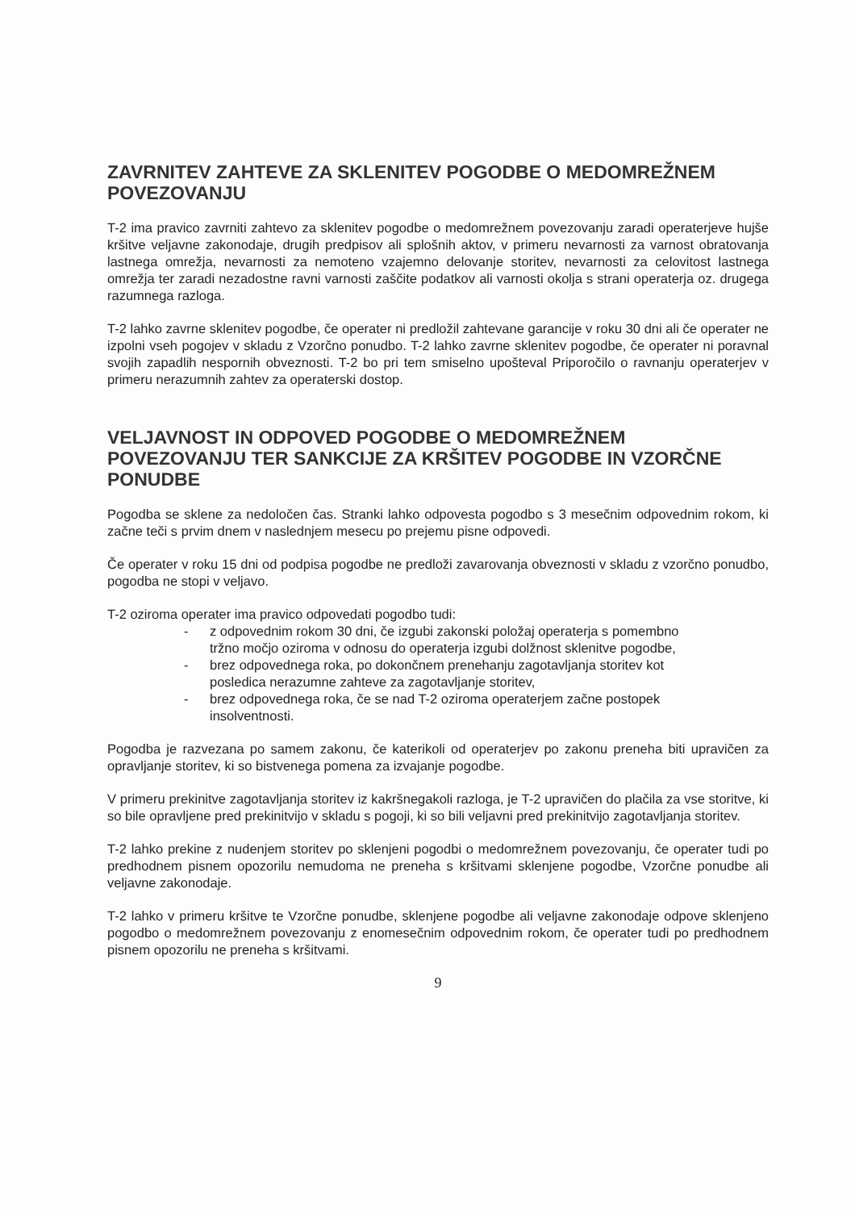ZAVRNITEV ZAHTEVE ZA SKLENITEV POGODBE O MEDOMREŽNEM POVEZOVANJU
T-2 ima pravico zavrniti zahtevo za sklenitev pogodbe o medomrežnem povezovanju zaradi operaterjeve hujše kršitve veljavne zakonodaje, drugih predpisov ali splošnih aktov, v primeru nevarnosti za varnost obratovanja lastnega omrežja, nevarnosti za nemoteno vzajemno delovanje storitev, nevarnosti za celovitost lastnega omrežja ter zaradi nezadostne ravni varnosti zaščite podatkov ali varnosti okolja s strani operaterja oz. drugega razumnega razloga.
T-2 lahko zavrne sklenitev pogodbe, če operater ni predložil zahtevane garancije v roku 30 dni ali če operater ne izpolni vseh pogojev v skladu z Vzorčno ponudbo. T-2 lahko zavrne sklenitev pogodbe, če operater ni poravnal svojih zapadlih nespornih obveznosti. T-2 bo pri tem smiselno upošteval Priporočilo o ravnanju operaterjev v primeru nerazumnih zahtev za operaterski dostop.
VELJAVNOST IN ODPOVED POGODBE O MEDOMREŽNEM POVEZOVANJU TER SANKCIJE ZA KRŠITEV POGODBE IN VZORČNE PONUDBE
Pogodba se sklene za nedoločen čas. Stranki lahko odpovesta pogodbo s 3 mesečnim odpovednim rokom, ki začne teči s prvim dnem v naslednjem mesecu po prejemu pisne odpovedi.
Če operater v roku 15 dni od podpisa pogodbe ne predloži zavarovanja obveznosti v skladu z vzorčno ponudbo, pogodba ne stopi v veljavo.
T-2 oziroma operater ima pravico odpovedati pogodbo tudi:
- z odpovednim rokom 30 dni, če izgubi zakonski položaj operaterja s pomembno tržno močjo oziroma v odnosu do operaterja izgubi dolžnost sklenitve pogodbe,
- brez odpovednega roka, po dokončnem prenehanju zagotavljanja storitev kot posledica nerazumne zahteve za zagotavljanje storitev,
- brez odpovednega roka, če se nad T-2 oziroma operaterjem začne postopek insolventnosti.
Pogodba je razvezana po samem zakonu, če katerikoli od operaterjev po zakonu preneha biti upravičen za opravljanje storitev, ki so bistvenega pomena za izvajanje pogodbe.
V primeru prekinitve zagotavljanja storitev iz kakršnegakoli razloga, je T-2 upravičen do plačila za vse storitve, ki so bile opravljene pred prekinitvijo v skladu s pogoji, ki so bili veljavni pred prekinitvijo zagotavljanja storitev.
T-2 lahko prekine z nudenjem storitev po sklenjeni pogodbi o medomrežnem povezovanju, če operater tudi po predhodnem pisnem opozorilu nemudoma ne preneha s kršitvami sklenjene pogodbe, Vzorčne ponudbe ali veljavne zakonodaje.
T-2 lahko v primeru kršitve te Vzorčne ponudbe, sklenjene pogodbe ali veljavne zakonodaje odpove sklenjeno pogodbo o medomrežnem povezovanju z enomesečnim odpovednim rokom, če operater tudi po predhodnem pisnem opozorilu ne preneha s kršitvami.
9